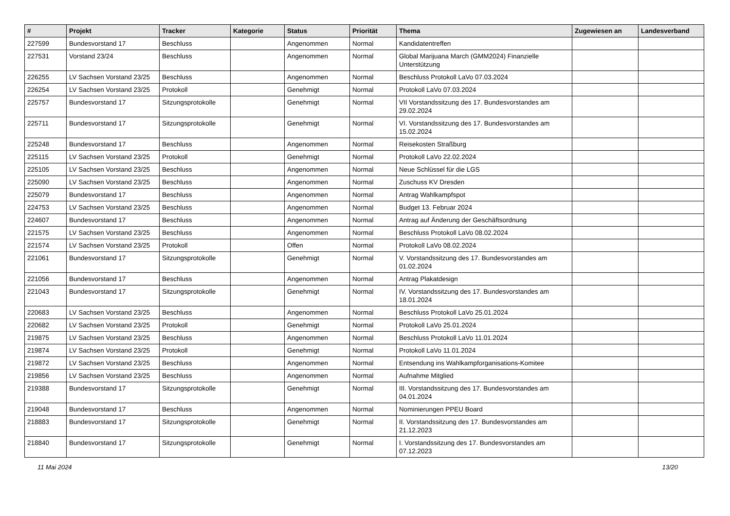| # | Projekt | Tracker | Kategorie | Status | Priorität | Thema | Zugewiesen an | Landesverband |
| --- | --- | --- | --- | --- | --- | --- | --- | --- |
| 227599 | Bundesvorstand 17 | Beschluss | | Angenommen | Normal | Kandidatentreffen | | |
| 227531 | Vorstand 23/24 | Beschluss | | Angenommen | Normal | Global Marijuana March (GMM2024) Finanzielle Unterstützung | | |
| 226255 | LV Sachsen Vorstand 23/25 | Beschluss | | Angenommen | Normal | Beschluss Protokoll LaVo 07.03.2024 | | |
| 226254 | LV Sachsen Vorstand 23/25 | Protokoll | | Genehmigt | Normal | Protokoll LaVo 07.03.2024 | | |
| 225757 | Bundesvorstand 17 | Sitzungsprotokolle | | Genehmigt | Normal | VII Vorstandssitzung des 17. Bundesvorstandes am 29.02.2024 | | |
| 225711 | Bundesvorstand 17 | Sitzungsprotokolle | | Genehmigt | Normal | VI. Vorstandssitzung des 17. Bundesvorstandes am 15.02.2024 | | |
| 225248 | Bundesvorstand 17 | Beschluss | | Angenommen | Normal | Reisekosten Straßburg | | |
| 225115 | LV Sachsen Vorstand 23/25 | Protokoll | | Genehmigt | Normal | Protokoll LaVo 22.02.2024 | | |
| 225105 | LV Sachsen Vorstand 23/25 | Beschluss | | Angenommen | Normal | Neue Schlüssel für die LGS | | |
| 225090 | LV Sachsen Vorstand 23/25 | Beschluss | | Angenommen | Normal | Zuschuss KV Dresden | | |
| 225079 | Bundesvorstand 17 | Beschluss | | Angenommen | Normal | Antrag Wahlkampfspot | | |
| 224753 | LV Sachsen Vorstand 23/25 | Beschluss | | Angenommen | Normal | Budget 13. Februar 2024 | | |
| 224607 | Bundesvorstand 17 | Beschluss | | Angenommen | Normal | Antrag auf Änderung der Geschäftsordnung | | |
| 221575 | LV Sachsen Vorstand 23/25 | Beschluss | | Angenommen | Normal | Beschluss Protokoll LaVo 08.02.2024 | | |
| 221574 | LV Sachsen Vorstand 23/25 | Protokoll | | Offen | Normal | Protokoll LaVo 08.02.2024 | | |
| 221061 | Bundesvorstand 17 | Sitzungsprotokolle | | Genehmigt | Normal | V. Vorstandssitzung des 17. Bundesvorstandes am 01.02.2024 | | |
| 221056 | Bundesvorstand 17 | Beschluss | | Angenommen | Normal | Antrag Plakatdesign | | |
| 221043 | Bundesvorstand 17 | Sitzungsprotokolle | | Genehmigt | Normal | IV. Vorstandssitzung des 17. Bundesvorstandes am 18.01.2024 | | |
| 220683 | LV Sachsen Vorstand 23/25 | Beschluss | | Angenommen | Normal | Beschluss Protokoll LaVo 25.01.2024 | | |
| 220682 | LV Sachsen Vorstand 23/25 | Protokoll | | Genehmigt | Normal | Protokoll LaVo 25.01.2024 | | |
| 219875 | LV Sachsen Vorstand 23/25 | Beschluss | | Angenommen | Normal | Beschluss Protokoll LaVo 11.01.2024 | | |
| 219874 | LV Sachsen Vorstand 23/25 | Protokoll | | Genehmigt | Normal | Protokoll LaVo 11.01.2024 | | |
| 219872 | LV Sachsen Vorstand 23/25 | Beschluss | | Angenommen | Normal | Entsendung ins Wahlkampforganisations-Komitee | | |
| 219856 | LV Sachsen Vorstand 23/25 | Beschluss | | Angenommen | Normal | Aufnahme Mitglied | | |
| 219388 | Bundesvorstand 17 | Sitzungsprotokolle | | Genehmigt | Normal | III. Vorstandssitzung des 17. Bundesvorstandes am 04.01.2024 | | |
| 219048 | Bundesvorstand 17 | Beschluss | | Angenommen | Normal | Nominierungen PPEU Board | | |
| 218883 | Bundesvorstand 17 | Sitzungsprotokolle | | Genehmigt | Normal | II. Vorstandssitzung des 17. Bundesvorstandes am 21.12.2023 | | |
| 218840 | Bundesvorstand 17 | Sitzungsprotokolle | | Genehmigt | Normal | I. Vorstandssitzung des 17. Bundesvorstandes am 07.12.2023 | | |
11 Mai 2024 13/20